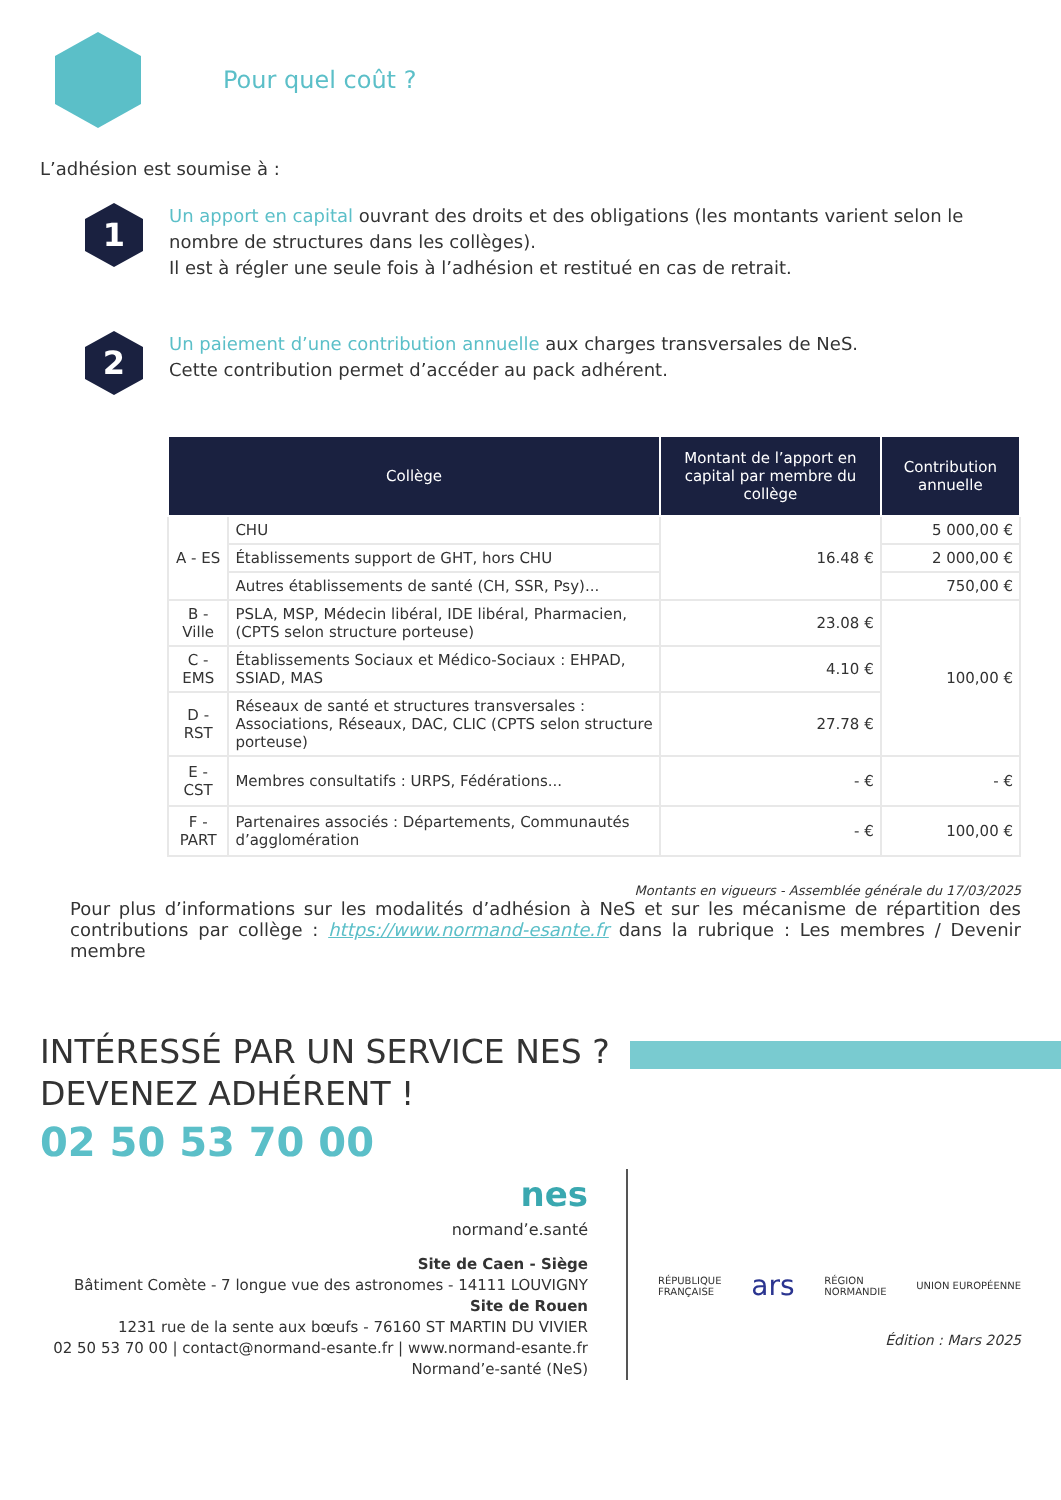Pour quel coût ?
L’adhésion est soumise à :
1
Un apport en capital ouvrant des droits et des obligations (les montants varient selon le nombre de structures dans les collèges).
Il est à régler une seule fois à l’adhésion et restitué en cas de retrait.
2
Un paiement d’une contribution annuelle aux charges transversales de NeS.
Cette contribution permet d’accéder au pack adhérent.
| Collège | | Montant de l’apport en capital par membre du collège | Contribution annuelle |
| --- | --- | --- | --- |
| A - ES | CHU | 16.48 € | 5 000,00 € |
| | Établissements support de GHT, hors CHU | | 2 000,00 € |
| | Autres établissements de santé (CH, SSR, Psy)... | | 750,00 € |
| B - Ville | PSLA, MSP, Médecin libéral, IDE libéral, Pharmacien, (CPTS selon structure porteuse) | 23.08 € | 100,00 € |
| C - EMS | Établissements Sociaux et Médico-Sociaux : EHPAD, SSIAD, MAS | 4.10 € | |
| D - RST | Réseaux de santé et structures transversales : Associations, Réseaux, DAC, CLIC (CPTS selon structure porteuse) | 27.78 € | |
| E - CST | Membres consultatifs : URPS, Fédérations... | - € | - € |
| F - PART | Partenaires associés : Départements, Communautés d’agglomération | - € | 100,00 € |
Montants en vigueurs - Assemblée générale du 17/03/2025
Pour plus d’informations sur les modalités d’adhésion à NeS et sur les mécanisme de répartition des contributions par collège : https://www.normand-esante.fr dans la rubrique : Les membres / Devenir membre
INTÉRESSÉ PAR UN SERVICE NES ?
DEVENEZ ADHÉRENT !
02 50 53 70 00
nes
normand’e.santé
Site de Caen - Siège
Bâtiment Comète - 7 longue vue des astronomes - 14111 LOUVIGNY
Site de Rouen
1231 rue de la sente aux bœufs - 76160 ST MARTIN DU VIVIER
02 50 53 70 00 | contact@normand-esante.fr | www.normand-esante.fr
Normand’e-santé (NeS)
RÉPUBLIQUE
FRANÇAISE ars RÉGION
NORMANDIE UNION EUROPÉENNE
Édition : Mars 2025